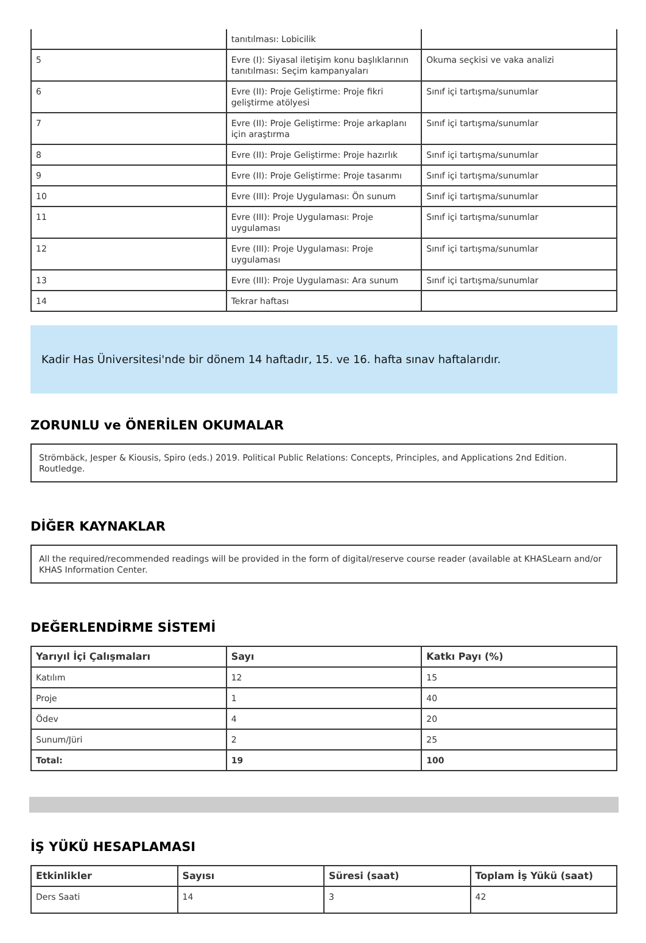| | tanıtılması: Lobicilik | |
| 5 | Evre (I): Siyasal iletişim konu başlıklarının tanıtılması: Seçim kampanyaları | Okuma seçkisi ve vaka analizi |
| 6 | Evre (II): Proje Geliştirme: Proje fikri geliştirme atölyesi | Sınıf içi tartışma/sunumlar |
| 7 | Evre (II): Proje Geliştirme: Proje arkaplanı için araştırma | Sınıf içi tartışma/sunumlar |
| 8 | Evre (II): Proje Geliştirme: Proje hazırlık | Sınıf içi tartışma/sunumlar |
| 9 | Evre (II): Proje Geliştirme: Proje tasarımı | Sınıf içi tartışma/sunumlar |
| 10 | Evre (III): Proje Uygulaması: Ön sunum | Sınıf içi tartışma/sunumlar |
| 11 | Evre (III): Proje Uygulaması: Proje uygulaması | Sınıf içi tartışma/sunumlar |
| 12 | Evre (III): Proje Uygulaması: Proje uygulaması | Sınıf içi tartışma/sunumlar |
| 13 | Evre (III): Proje Uygulaması: Ara sunum | Sınıf içi tartışma/sunumlar |
| 14 | Tekrar haftası | |
Kadir Has Üniversitesi'nde bir dönem 14 haftadır, 15. ve 16. hafta sınav haftalarıdır.
ZORUNLU ve ÖNERİLEN OKUMALAR
Strömbäck, Jesper & Kiousis, Spiro (eds.) 2019. Political Public Relations: Concepts, Principles, and Applications 2nd Edition. Routledge.
DİĞER KAYNAKLAR
All the required/recommended readings will be provided in the form of digital/reserve course reader (available at KHASLearn and/or KHAS Information Center.
DEĞERLENDİRME SİSTEMİ
| Yarıyıl İçi Çalışmaları | Sayı | Katkı Payı (%) |
| --- | --- | --- |
| Katılım | 12 | 15 |
| Proje | 1 | 40 |
| Ödev | 4 | 20 |
| Sunum/Jüri | 2 | 25 |
| Total: | 19 | 100 |
İŞ YÜKÜ HESAPLAMASI
| Etkinlikler | Sayısı | Süresi (saat) | Toplam İş Yükü (saat) |
| --- | --- | --- | --- |
| Ders Saati | 14 | 3 | 42 |